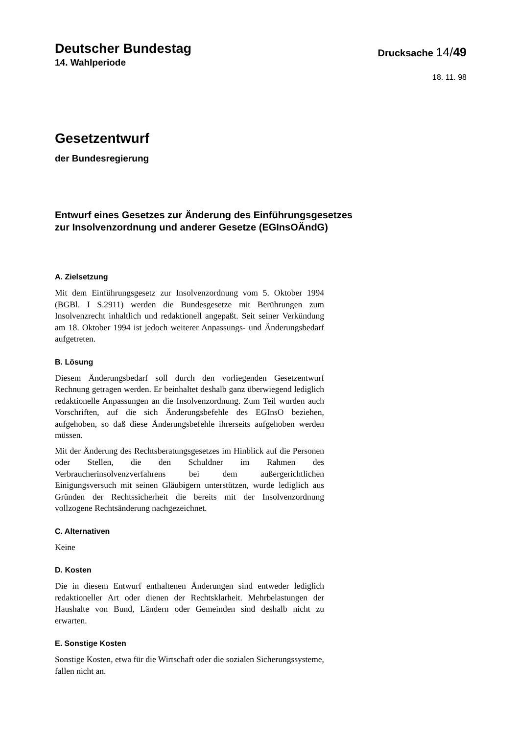Deutscher Bundestag
14. Wahlperiode
Drucksache 14/49
18. 11. 98
Gesetzentwurf
der Bundesregierung
Entwurf eines Gesetzes zur Änderung des Einführungsgesetzes
zur Insolvenzordnung und anderer Gesetze (EGInsOÄndG)
A. Zielsetzung
Mit dem Einführungsgesetz zur Insolvenzordnung vom 5. Oktober 1994 (BGBl. I S.2911) werden die Bundesgesetze mit Berührungen zum Insolvenzrecht inhaltlich und redaktionell angepaßt. Seit seiner Verkündung am 18. Oktober 1994 ist jedoch weiterer Anpassungs- und Änderungsbedarf aufgetreten.
B. Lösung
Diesem Änderungsbedarf soll durch den vorliegenden Gesetzentwurf Rechnung getragen werden. Er beinhaltet deshalb ganz überwiegend lediglich redaktionelle Anpassungen an die Insolvenzordnung. Zum Teil wurden auch Vorschriften, auf die sich Änderungsbefehle des EGInsO beziehen, aufgehoben, so daß diese Änderungsbefehle ihrerseits aufgehoben werden müssen.
Mit der Änderung des Rechtsberatungsgesetzes im Hinblick auf die Personen oder Stellen, die den Schuldner im Rahmen des Verbraucherinsolvenzverfahrens bei dem außergerichtlichen Einigungsversuch mit seinen Gläubigern unterstützen, wurde lediglich aus Gründen der Rechtssicherheit die bereits mit der Insolvenzordnung vollzogene Rechtsänderung nachgezeichnet.
C. Alternativen
Keine
D. Kosten
Die in diesem Entwurf enthaltenen Änderungen sind entweder lediglich redaktioneller Art oder dienen der Rechtsklarheit. Mehrbelastungen der Haushalte von Bund, Ländern oder Gemeinden sind deshalb nicht zu erwarten.
E. Sonstige Kosten
Sonstige Kosten, etwa für die Wirtschaft oder die sozialen Sicherungssysteme, fallen nicht an.